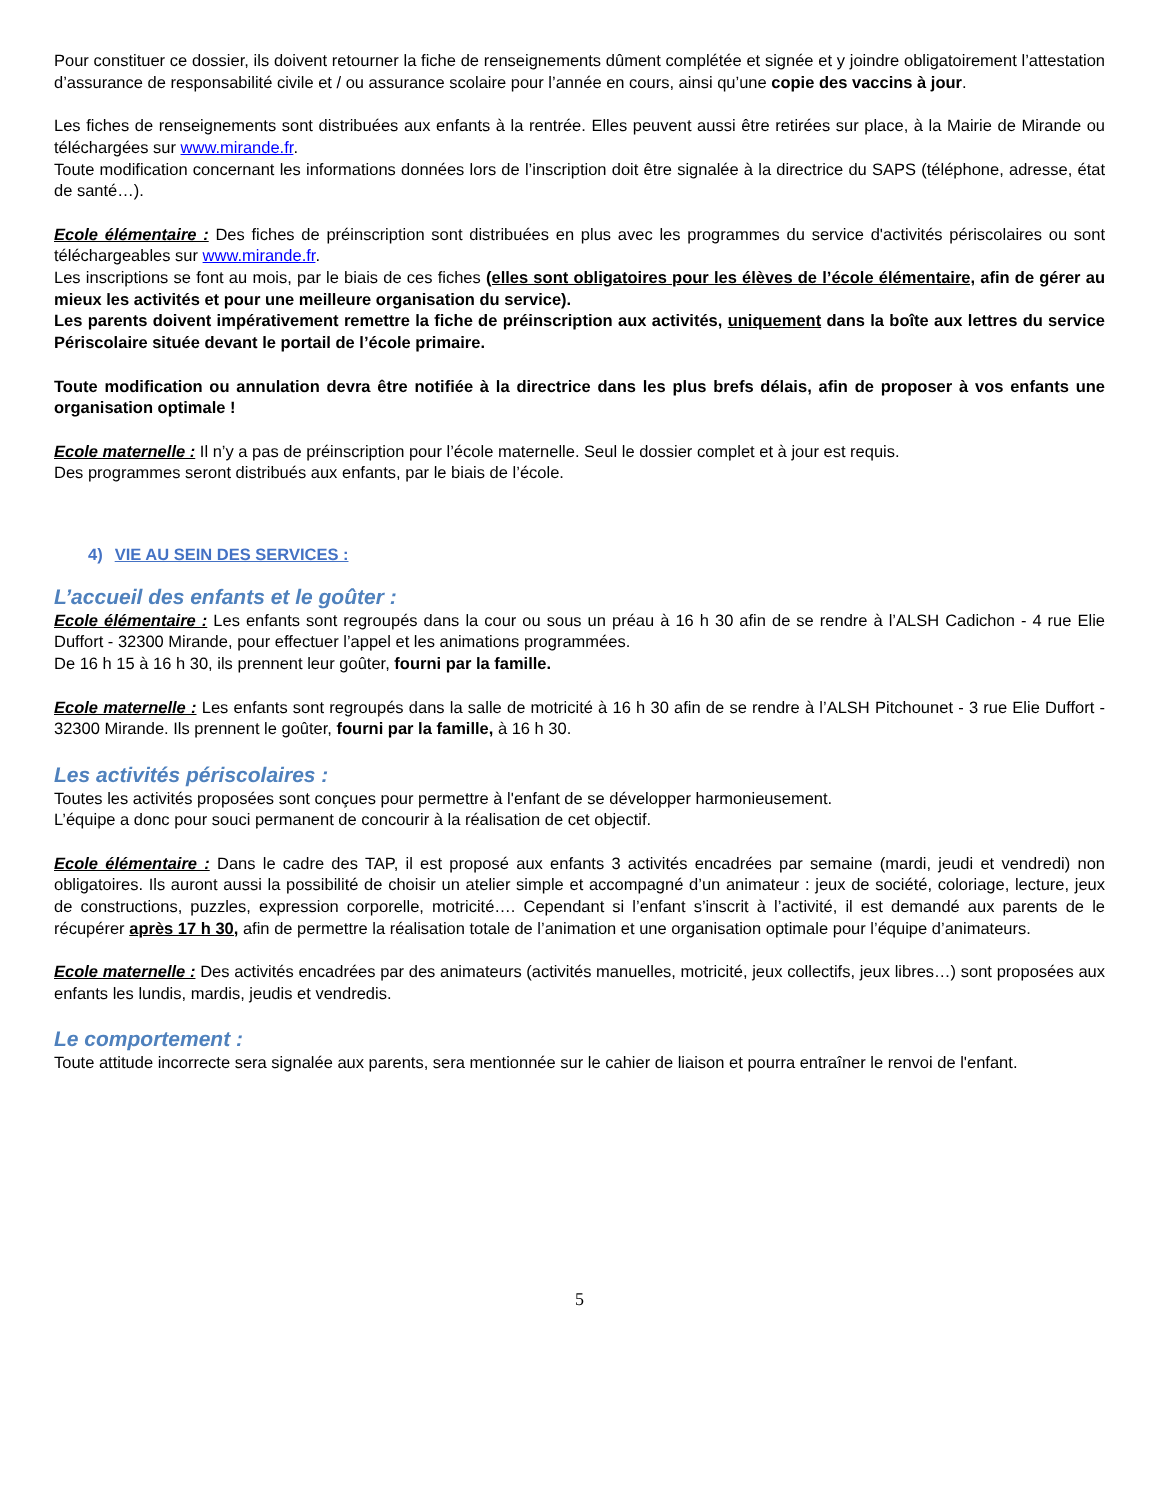Pour constituer ce dossier, ils doivent retourner la fiche de renseignements dûment complétée et signée et y joindre obligatoirement l’attestation d’assurance de responsabilité civile et / ou assurance scolaire pour l’année en cours, ainsi qu’une copie des vaccins à jour.
Les fiches de renseignements sont distribuées aux enfants à la rentrée. Elles peuvent aussi être retirées sur place, à la Mairie de Mirande ou téléchargées sur www.mirande.fr.
Toute modification concernant les informations données lors de l’inscription doit être signalée à la directrice du SAPS (téléphone, adresse, état de santé…).
Ecole élémentaire : Des fiches de préinscription sont distribuées en plus avec les programmes du service d'activités périscolaires ou sont téléchargeables sur www.mirande.fr.
Les inscriptions se font au mois, par le biais de ces fiches (elles sont obligatoires pour les élèves de l’école élémentaire, afin de gérer au mieux les activités et pour une meilleure organisation du service).
Les parents doivent impérativement remettre la fiche de préinscription aux activités, uniquement dans la boîte aux lettres du service Périscolaire située devant le portail de l’école primaire.
Toute modification ou annulation devra être notifiée à la directrice dans les plus brefs délais, afin de proposer à vos enfants une organisation optimale !
Ecole maternelle : Il n’y a pas de préinscription pour l’école maternelle. Seul le dossier complet et à jour est requis.
Des programmes seront distribués aux enfants, par le biais de l’école.
4) VIE AU SEIN DES SERVICES :
L’accueil des enfants et le goûter :
Ecole élémentaire : Les enfants sont regroupés dans la cour ou sous un préau à 16 h 30 afin de se rendre à l’ALSH Cadichon - 4 rue Elie Duffort - 32300 Mirande, pour effectuer l’appel et les animations programmées.
De 16 h 15 à 16 h 30, ils prennent leur goûter, fourni par la famille.
Ecole maternelle : Les enfants sont regroupés dans la salle de motricité à 16 h 30 afin de se rendre à l’ALSH Pitchounet - 3 rue Elie Duffort - 32300 Mirande. Ils prennent le goûter, fourni par la famille, à 16 h 30.
Les activités périscolaires :
Toutes les activités proposées sont conçues pour permettre à l'enfant de se développer harmonieusement.
L’équipe a donc pour souci permanent de concourir à la réalisation de cet objectif.
Ecole élémentaire : Dans le cadre des TAP, il est proposé aux enfants 3 activités encadrées par semaine (mardi, jeudi et vendredi) non obligatoires. Ils auront aussi la possibilité de choisir un atelier simple et accompagné d’un animateur : jeux de société, coloriage, lecture, jeux de constructions, puzzles, expression corporelle, motricité…. Cependant si l’enfant s’inscrit à l’activité, il est demandé aux parents de le récupérer après 17 h 30, afin de permettre la réalisation totale de l’animation et une organisation optimale pour l’équipe d’animateurs.
Ecole maternelle : Des activités encadrées par des animateurs (activités manuelles, motricité, jeux collectifs, jeux libres…) sont proposées aux enfants les lundis, mardis, jeudis et vendredis.
Le comportement :
Toute attitude incorrecte sera signalée aux parents, sera mentionnée sur le cahier de liaison et pourra entraîner le renvoi de l'enfant.
5